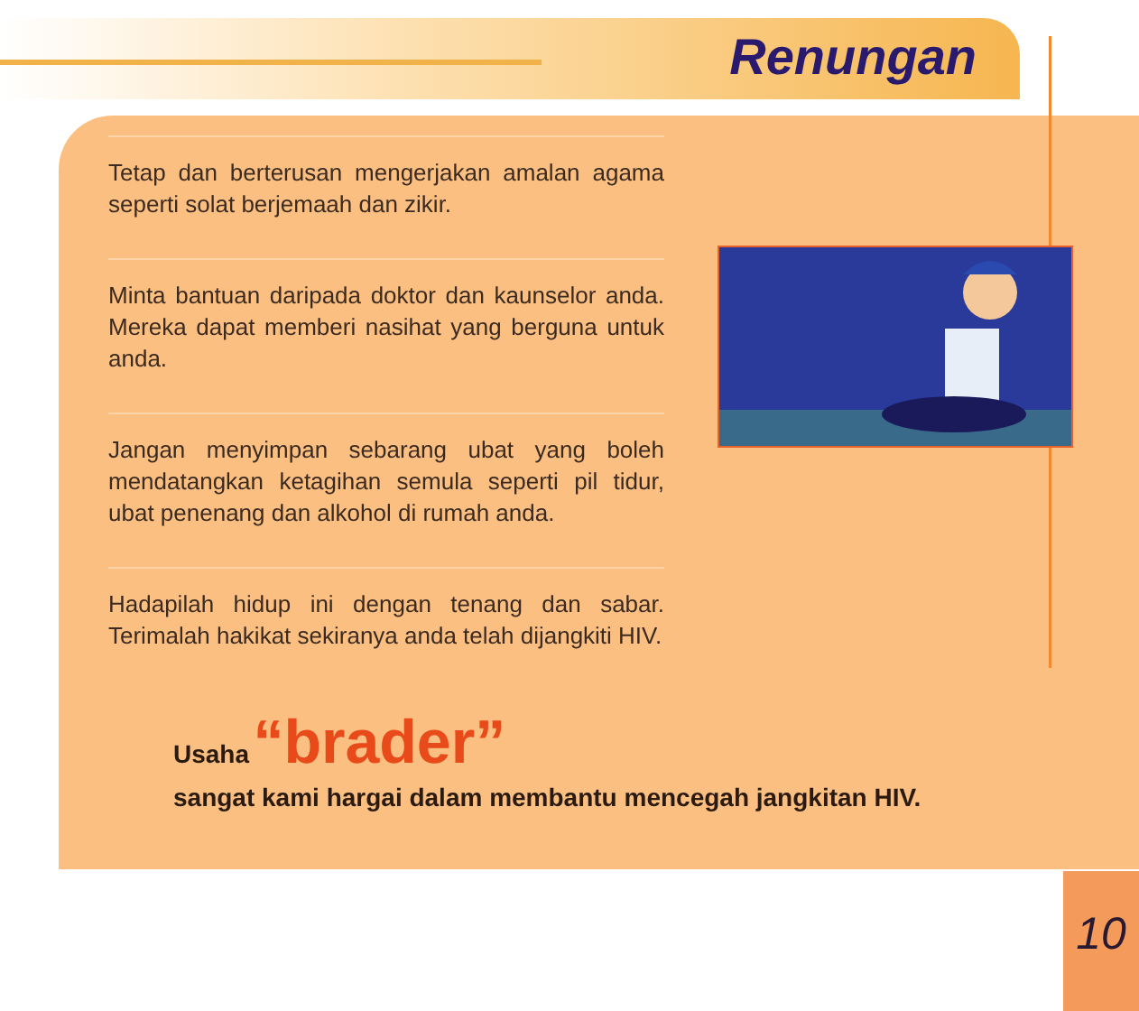Renungan
Tetap dan berterusan mengerjakan amalan agama seperti solat berjemaah dan zikir.
Minta bantuan daripada doktor dan kaunselor anda. Mereka dapat memberi nasihat yang berguna untuk anda.
Jangan menyimpan sebarang ubat yang boleh mendatangkan ketagihan semula seperti pil tidur, ubat penenang dan alkohol di rumah anda.
Hadapilah hidup ini dengan tenang dan sabar. Terimalah hakikat sekiranya anda telah dijangkiti HIV.
Usaha “brader”
sangat kami hargai dalam membantu mencegah jangkitan HIV.
10